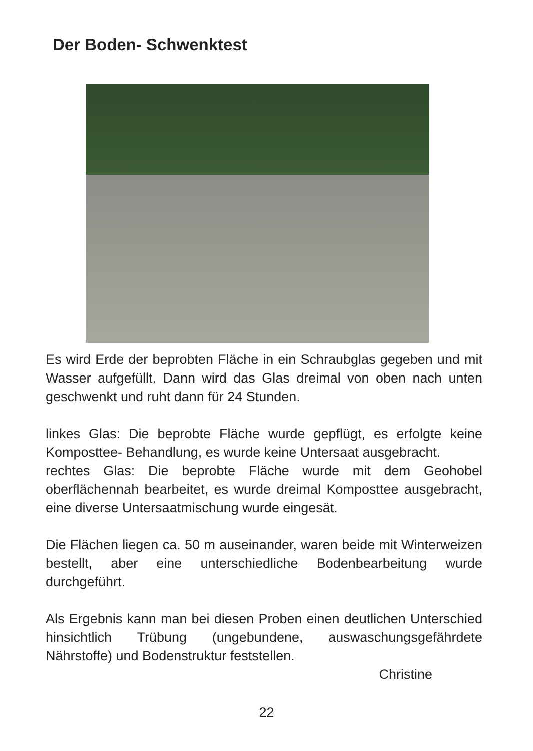Der Boden- Schwenktest
Es wird Erde der beprobten Fläche in ein Schraubglas gegeben und mit Wasser aufgefüllt. Dann wird das Glas dreimal von oben nach unten geschwenkt und ruht dann für 24 Stunden.
linkes Glas: Die beprobte Fläche wurde gepflügt, es erfolgte keine Komposttee- Behandlung, es wurde keine Untersaat ausgebracht.
rechtes Glas: Die beprobte Fläche wurde mit dem Geohobel oberflächennah bearbeitet, es wurde dreimal Komposttee ausgebracht, eine diverse Untersaatmischung wurde eingesät.
Die Flächen liegen ca. 50 m auseinander, waren beide mit Winterweizen bestellt, aber eine unterschiedliche Bodenbearbeitung wurde durchgeführt.
Als Ergebnis kann man bei diesen Proben einen deutlichen Unterschied hinsichtlich Trübung (ungebundene, auswaschungsgefährdete Nährstoffe) und Bodenstruktur feststellen.
Christine
22